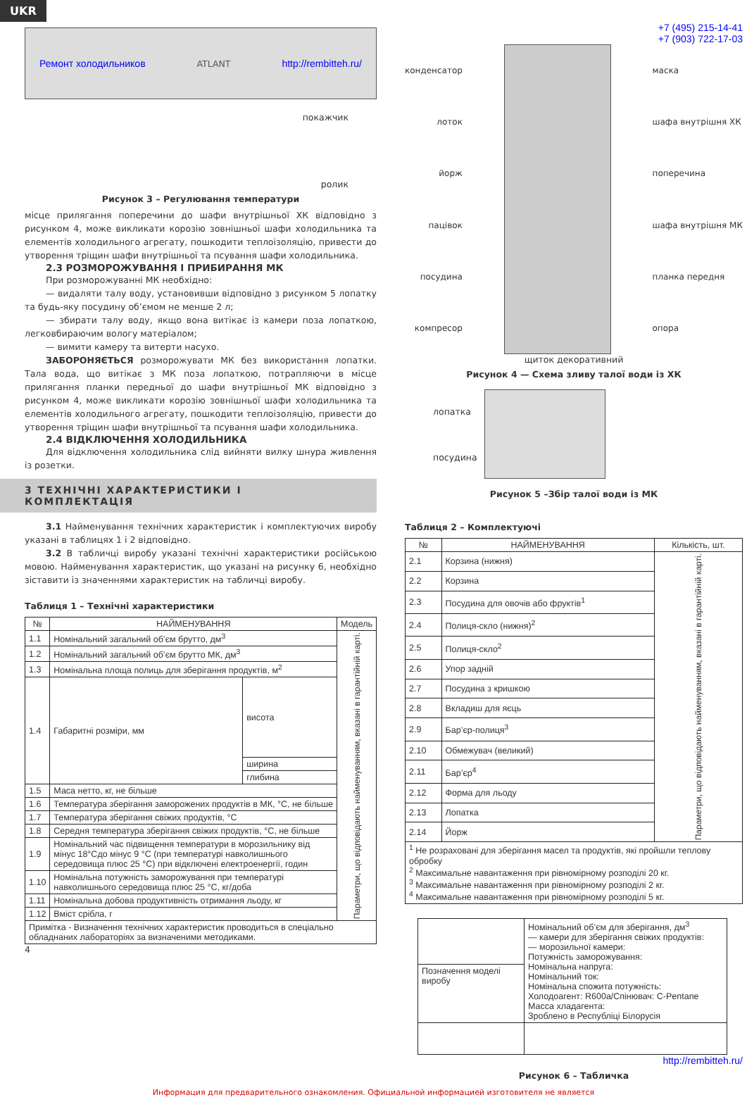UKR
Ремонт холодильников ATLANT http://rembitteh.ru/
покажчик
ролик
Рисунок 3 – Регулювання температури
місце прилягання поперечини до шафи внутрішньої ХК відповідно з рисунком 4, може викликати корозію зовнішньої шафи холодильника та елементів холодильного агрегату, пошкодити теплоізоляцію, привести до утворення тріщин шафи внутрішньої та псування шафи холодильника.
2.3 РОЗМОРОЖУВАННЯ І ПРИБИРАННЯ МК
При розморожуванні МК необхідно:
— видаляти талу воду, установивши відповідно з рисунком 5 лопатку та будь-яку посудину об’ємом не менше 2 л;
— збирати талу воду, якщо вона витікає із камери поза лопаткою, легковбираючим вологу матеріалом;
— вимити камеру та витерти насухо.
ЗАБОРОНЯЄТЬСЯ розморожувати МК без використання лопатки. Тала вода, що витікає з МК поза лопаткою, потрапляючи в місце прилягання планки передньої до шафи внутрішньої МК відповідно з рисунком 4, може викликати корозію зовнішньої шафи холодильника та елементів холодильного агрегату, пошкодити теплоізоляцію, привести до утворення тріщин шафи внутрішньої та псування шафи холодильника.
2.4 ВІДКЛЮЧЕННЯ ХОЛОДИЛЬНИКА
Для відключення холодильника слід вийняти вилку шнура живлення із розетки.
3 ТЕХНІЧНІ ХАРАКТЕРИСТИКИ І КОМПЛЕКТАЦІЯ
3.1 Найменування технічних характеристик і комплектуючих виробу указані в таблицях 1 і 2 відповідно.
3.2 В табличці виробу указані технічні характеристики російською мовою. Найменування характеристик, що указані на рисунку 6, необхідно зіставити із значеннями характеристик на табличці виробу.
Таблиця 1 – Технічні характеристики
| № | НАЙМЕНУВАННЯ | | Модель |
| --- | --- | --- | --- |
| 1.1 | Номінальний загальний об’єм брутто, дм<sup>3</sup> | | Параметри, що відповідають найменуванням, вказані в гарантійній карті. |
| 1.2 | Номінальний загальний об’єм брутто МК, дм<sup>3</sup> | | |
| 1.3 | Номінальна площа полиць для зберігання продуктів, м<sup>2</sup> | | |
| 1.4 | Габаритні розміри, мм | висота | |
| | | ширина | |
| | | глибина | |
| 1.5 | Маса нетто, кг, не більше | | |
| 1.6 | Температура зберігання заморожених продуктів в МК, °С, не більше | | |
| 1.7 | Температура зберігання свіжих продуктів, °С | | |
| 1.8 | Середня температура зберігання свіжих продуктів, °С, не більше | | |
| 1.9 | Номінальний час підвищення температури в морозильнику від мінус 18°Сдо мінус 9 °С (при температурі навколишнього середовища плюс 25 °С) при відключені електроенергії, годин | | |
| 1.10 | Номінальна потужність заморожування при температурі навколишнього середовища плюс 25 °С, кг/доба | | |
| 1.11 | Номінальна добова продуктивність отримання льоду, кг | | |
| 1.12 | Вміст срібла, г | | |
| Примітка - Визначення технічних характеристик проводиться в спеціально обладнаних лабораторіях за визначеними методиками. | | | |
4
+7 (495) 215-14-41
+7 (903) 722-17-03
конденсатор
лоток
йорж
пацівок
посудина
компресор
маска
шафа внутрішня ХК
поперечина
шафа внутрішня МК
планка передня
опора
щиток декоративний
Рисунок 4 — Схема зливу талої води із ХК
лопатка
посудина
Рисунок 5 –Збір талої води із МК
Таблиця 2 – Комплектуючі
| № | НАЙМЕНУВАННЯ | Кількість, шт. |
| --- | --- | --- |
| 2.1 | Корзина (нижня) | Параметри, що відповідають найменуванням, вказані в гарантійній карті. |
| 2.2 | Корзина | |
| 2.3 | Посудина для овочів або фруктів<sup>1</sup> | |
| 2.4 | Полиця-скло (нижня)<sup>2</sup> | |
| 2.5 | Полиця-скло<sup>2</sup> | |
| 2.6 | Упор задній | |
| 2.7 | Посудина з кришкою | |
| 2.8 | Вкладиш для яєць | |
| 2.9 | Бар’єр-полиця<sup>3</sup> | |
| 2.10 | Обмежувач (великий) | |
| 2.11 | Бар’єр<sup>4</sup> | |
| 2.12 | Форма для льоду | |
| 2.13 | Лопатка | |
| 2.14 | Йорж | |
| <sup>1</sup> Не розраховані для зберігання масел та продуктів, які пройшли теплову обробку <sup>2</sup> Максимальне навантаження при рівномірному розподілі 20 кг. <sup>3</sup> Максимальне навантаження при рівномірному розподілі 2 кг. <sup>4</sup> Максимальне навантаження при рівномірному розподілі 5 кг. | | |
| | Номінальний об’єм для зберігання, дм<sup>3</sup> — камери для зберігання свіжих продуктів: — морозильної камери: Потужність заморожування: Номінальна напруга: Номінальний ток: Номінальна спожита потужність: Холодоагент: R600a/Спінювач: C-Pentane Масса хладагента: Зроблено в Республіці Білорусія |
| Позначення моделі виробу | |
http://rembitteh.ru/
Рисунок 6 – Табличка
Информация для предварительного ознакомления. Официальной информацией изготовителя не является